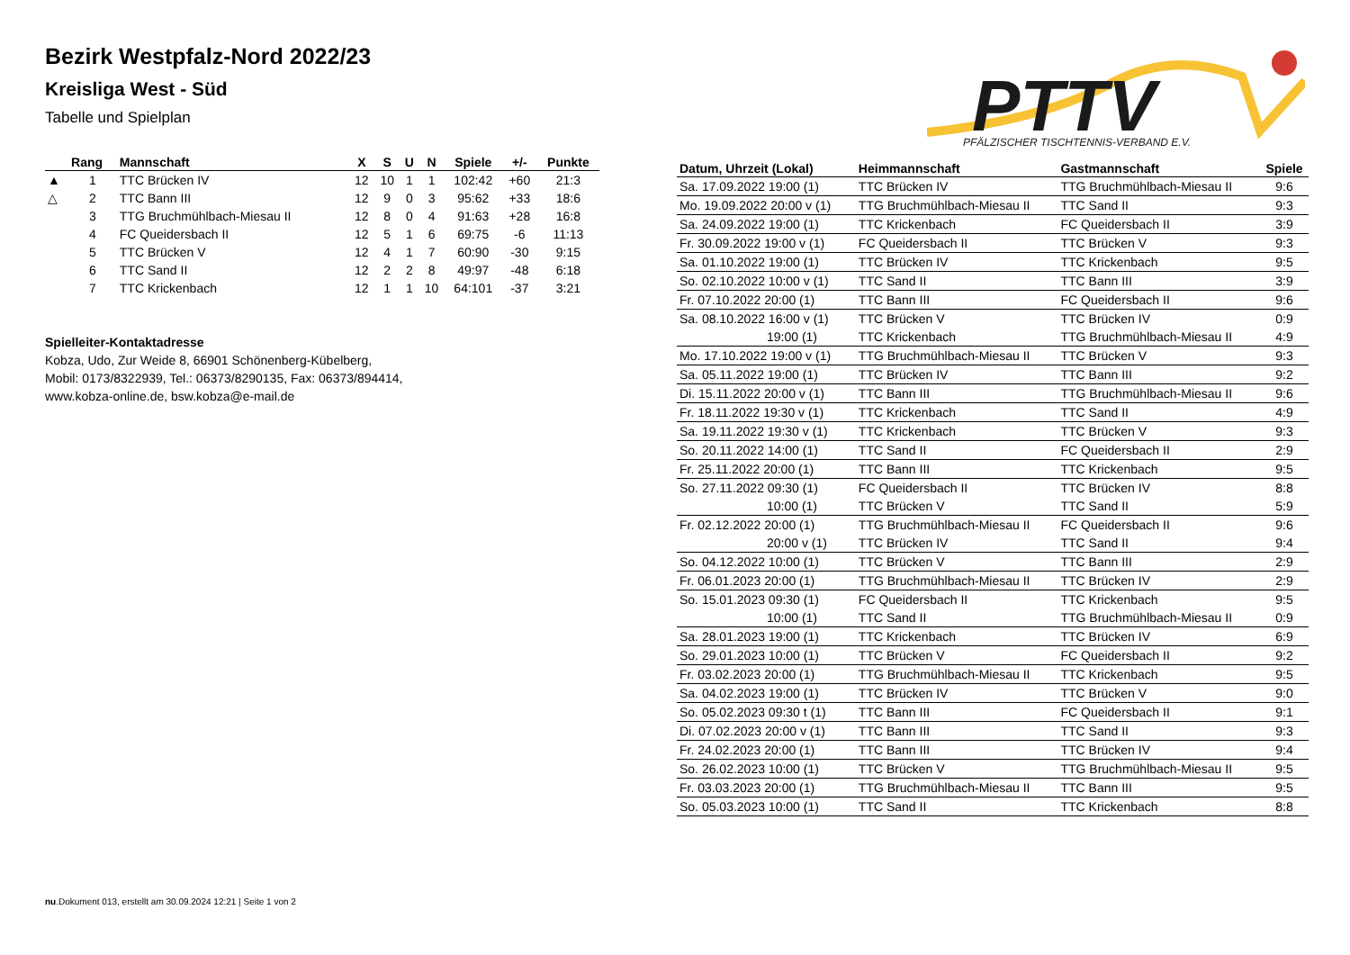PTTV
PFÄLZISCHER TISCHTENNIS-VERBAND E.V.
Bezirk Westpfalz-Nord 2022/23
Kreisliga West - Süd
Tabelle und Spielplan
| | Rang | Mannschaft | X | S | U | N | Spiele | +/- | Punkte |
| --- | --- | --- | --- | --- | --- | --- | --- | --- | --- |
| ▲ | 1 | TTC Brücken IV | 12 | 10 | 1 | 1 | 102:42 | +60 | 21:3 |
| △ | 2 | TTC Bann III | 12 | 9 | 0 | 3 | 95:62 | +33 | 18:6 |
| | 3 | TTG Bruchmühlbach-Miesau II | 12 | 8 | 0 | 4 | 91:63 | +28 | 16:8 |
| | 4 | FC Queidersbach II | 12 | 5 | 1 | 6 | 69:75 | -6 | 11:13 |
| | 5 | TTC Brücken V | 12 | 4 | 1 | 7 | 60:90 | -30 | 9:15 |
| | 6 | TTC Sand II | 12 | 2 | 2 | 8 | 49:97 | -48 | 6:18 |
| | 7 | TTC Krickenbach | 12 | 1 | 1 | 10 | 64:101 | -37 | 3:21 |
Spielleiter-Kontaktadresse
Kobza, Udo, Zur Weide 8, 66901 Schönenberg-Kübelberg,
Mobil: 0173/8322939, Tel.: 06373/8290135, Fax: 06373/894414,
www.kobza-online.de, bsw.kobza@e-mail.de
| Datum, Uhrzeit (Lokal) | Heimmannschaft | Gastmannschaft | Spiele |
| --- | --- | --- | --- |
| Sa. 17.09.2022 19:00 (1) | TTC Brücken IV | TTG Bruchmühlbach-Miesau II | 9:6 |
| Mo. 19.09.2022 20:00 v (1) | TTG Bruchmühlbach-Miesau II | TTC Sand II | 9:3 |
| Sa. 24.09.2022 19:00 (1) | TTC Krickenbach | FC Queidersbach II | 3:9 |
| Fr. 30.09.2022 19:00 v (1) | FC Queidersbach II | TTC Brücken V | 9:3 |
| Sa. 01.10.2022 19:00 (1) | TTC Brücken IV | TTC Krickenbach | 9:5 |
| So. 02.10.2022 10:00 v (1) | TTC Sand II | TTC Bann III | 3:9 |
| Fr. 07.10.2022 20:00 (1) | TTC Bann III | FC Queidersbach II | 9:6 |
| Sa. 08.10.2022 16:00 v (1) | TTC Brücken V | TTC Brücken IV | 0:9 |
| 19:00 (1) | TTC Krickenbach | TTG Bruchmühlbach-Miesau II | 4:9 |
| Mo. 17.10.2022 19:00 v (1) | TTG Bruchmühlbach-Miesau II | TTC Brücken V | 9:3 |
| Sa. 05.11.2022 19:00 (1) | TTC Brücken IV | TTC Bann III | 9:2 |
| Di. 15.11.2022 20:00 v (1) | TTC Bann III | TTG Bruchmühlbach-Miesau II | 9:6 |
| Fr. 18.11.2022 19:30 v (1) | TTC Krickenbach | TTC Sand II | 4:9 |
| Sa. 19.11.2022 19:30 v (1) | TTC Krickenbach | TTC Brücken V | 9:3 |
| So. 20.11.2022 14:00 (1) | TTC Sand II | FC Queidersbach II | 2:9 |
| Fr. 25.11.2022 20:00 (1) | TTC Bann III | TTC Krickenbach | 9:5 |
| So. 27.11.2022 09:30 (1) | FC Queidersbach II | TTC Brücken IV | 8:8 |
| 10:00 (1) | TTC Brücken V | TTC Sand II | 5:9 |
| Fr. 02.12.2022 20:00 (1) | TTG Bruchmühlbach-Miesau II | FC Queidersbach II | 9:6 |
| 20:00 v (1) | TTC Brücken IV | TTC Sand II | 9:4 |
| So. 04.12.2022 10:00 (1) | TTC Brücken V | TTC Bann III | 2:9 |
| Fr. 06.01.2023 20:00 (1) | TTG Bruchmühlbach-Miesau II | TTC Brücken IV | 2:9 |
| So. 15.01.2023 09:30 (1) | FC Queidersbach II | TTC Krickenbach | 9:5 |
| 10:00 (1) | TTC Sand II | TTG Bruchmühlbach-Miesau II | 0:9 |
| Sa. 28.01.2023 19:00 (1) | TTC Krickenbach | TTC Brücken IV | 6:9 |
| So. 29.01.2023 10:00 (1) | TTC Brücken V | FC Queidersbach II | 9:2 |
| Fr. 03.02.2023 20:00 (1) | TTG Bruchmühlbach-Miesau II | TTC Krickenbach | 9:5 |
| Sa. 04.02.2023 19:00 (1) | TTC Brücken IV | TTC Brücken V | 9:0 |
| So. 05.02.2023 09:30 t (1) | TTC Bann III | FC Queidersbach II | 9:1 |
| Di. 07.02.2023 20:00 v (1) | TTC Bann III | TTC Sand II | 9:3 |
| Fr. 24.02.2023 20:00 (1) | TTC Bann III | TTC Brücken IV | 9:4 |
| So. 26.02.2023 10:00 (1) | TTC Brücken V | TTG Bruchmühlbach-Miesau II | 9:5 |
| Fr. 03.03.2023 20:00 (1) | TTG Bruchmühlbach-Miesau II | TTC Bann III | 9:5 |
| So. 05.03.2023 10:00 (1) | TTC Sand II | TTC Krickenbach | 8:8 |
nu.Dokument 013, erstellt am 30.09.2024 12:21 | Seite 1 von 2